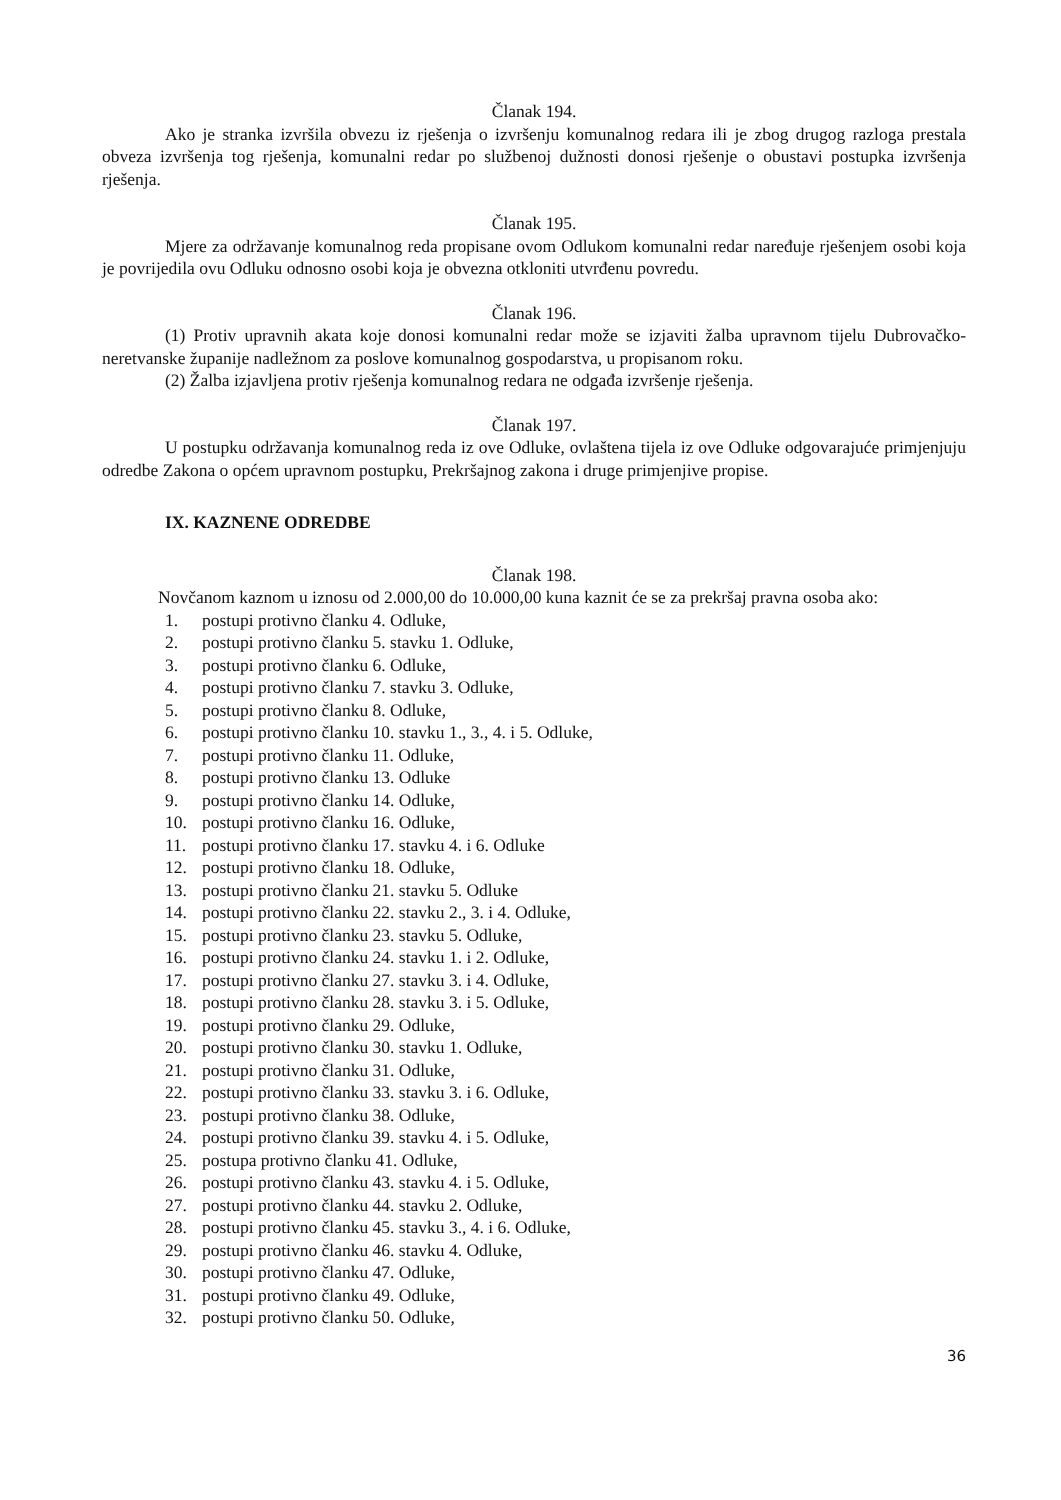Članak 194.
Ako je stranka izvršila obvezu iz rješenja o izvršenju komunalnog redara ili je zbog drugog razloga prestala obveza izvršenja tog rješenja, komunalni redar po službenoj dužnosti donosi rješenje o obustavi postupka izvršenja rješenja.
Članak 195.
Mjere za održavanje komunalnog reda propisane ovom Odlukom komunalni redar naređuje rješenjem osobi koja je povrijedila ovu Odluku odnosno osobi koja je obvezna otkloniti utvrđenu povredu.
Članak 196.
(1) Protiv upravnih akata koje donosi komunalni redar može se izjaviti žalba upravnom tijelu Dubrovačko-neretvanske županije nadležnom za poslove komunalnog gospodarstva, u propisanom roku.
(2) Žalba izjavljena protiv rješenja komunalnog redara ne odgađa izvršenje rješenja.
Članak 197.
U postupku održavanja komunalnog reda iz ove Odluke, ovlaštena tijela iz ove Odluke odgovarajuće primjenjuju odredbe Zakona o općem upravnom postupku, Prekršajnog zakona i druge primjenjive propise.
IX. KAZNENE ODREDBE
Članak 198.
Novčanom kaznom u iznosu od 2.000,00 do 10.000,00 kuna kaznit će se za prekršaj pravna osoba ako:
1. postupi protivno članku 4. Odluke,
2. postupi protivno članku 5. stavku 1. Odluke,
3. postupi protivno članku 6. Odluke,
4. postupi protivno članku 7. stavku 3. Odluke,
5. postupi protivno članku 8. Odluke,
6. postupi protivno članku 10. stavku 1., 3., 4. i 5. Odluke,
7. postupi protivno članku 11. Odluke,
8. postupi protivno članku 13. Odluke
9. postupi protivno članku 14. Odluke,
10. postupi protivno članku 16. Odluke,
11. postupi protivno članku 17. stavku 4. i 6. Odluke
12. postupi protivno članku 18. Odluke,
13. postupi protivno članku 21. stavku 5. Odluke
14. postupi protivno članku 22. stavku 2., 3. i 4. Odluke,
15. postupi protivno članku 23. stavku 5. Odluke,
16. postupi protivno članku 24. stavku 1. i 2. Odluke,
17. postupi protivno članku 27. stavku 3. i 4. Odluke,
18. postupi protivno članku 28. stavku 3. i 5. Odluke,
19. postupi protivno članku 29. Odluke,
20. postupi protivno članku 30. stavku 1. Odluke,
21. postupi protivno članku 31. Odluke,
22. postupi protivno članku 33. stavku 3. i 6. Odluke,
23. postupi protivno članku 38. Odluke,
24. postupi protivno članku 39. stavku 4. i 5. Odluke,
25. postupa protivno članku 41. Odluke,
26. postupi protivno članku 43. stavku 4. i 5. Odluke,
27. postupi protivno članku 44. stavku 2. Odluke,
28. postupi protivno članku 45. stavku 3., 4. i 6. Odluke,
29. postupi protivno članku 46. stavku 4. Odluke,
30. postupi protivno članku 47. Odluke,
31. postupi protivno članku 49. Odluke,
32. postupi protivno članku 50. Odluke,
36